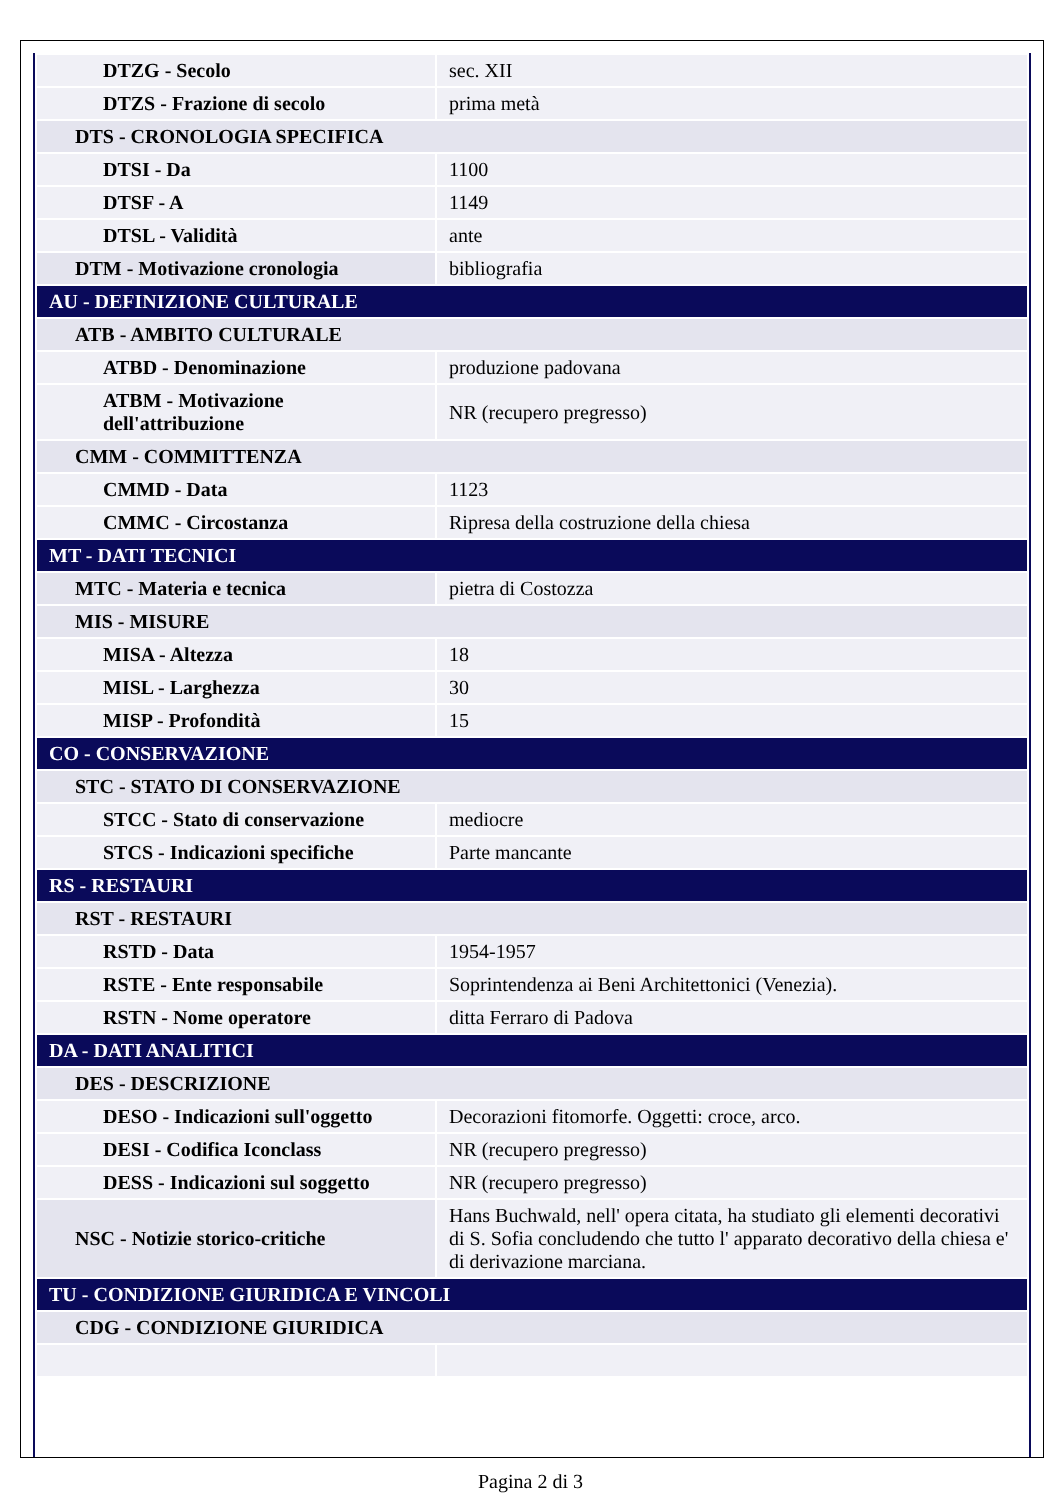| DTZG - Secolo | sec. XII |
| DTZS - Frazione di secolo | prima metà |
| DTS - CRONOLOGIA SPECIFICA | |
| DTSI - Da | 1100 |
| DTSF - A | 1149 |
| DTSL - Validità | ante |
| DTM - Motivazione cronologia | bibliografia |
| AU - DEFINIZIONE CULTURALE | |
| ATB - AMBITO CULTURALE | |
| ATBD - Denominazione | produzione padovana |
| ATBM - Motivazione dell'attribuzione | NR (recupero pregresso) |
| CMM - COMMITTENZA | |
| CMMD - Data | 1123 |
| CMMC - Circostanza | Ripresa della costruzione della chiesa |
| MT - DATI TECNICI | |
| MTC - Materia e tecnica | pietra di Costozza |
| MIS - MISURE | |
| MISA - Altezza | 18 |
| MISL - Larghezza | 30 |
| MISP - Profondità | 15 |
| CO - CONSERVAZIONE | |
| STC - STATO DI CONSERVAZIONE | |
| STCC - Stato di conservazione | mediocre |
| STCS - Indicazioni specifiche | Parte mancante |
| RS - RESTAURI | |
| RST - RESTAURI | |
| RSTD - Data | 1954-1957 |
| RSTE - Ente responsabile | Soprintendenza ai Beni Architettonici (Venezia). |
| RSTN - Nome operatore | ditta Ferraro di Padova |
| DA - DATI ANALITICI | |
| DES - DESCRIZIONE | |
| DESO - Indicazioni sull'oggetto | Decorazioni fitomorfe. Oggetti: croce, arco. |
| DESI - Codifica Iconclass | NR (recupero pregresso) |
| DESS - Indicazioni sul soggetto | NR (recupero pregresso) |
| NSC - Notizie storico-critiche | Hans Buchwald, nell' opera citata, ha studiato gli elementi decorativi di S. Sofia concludendo che tutto l' apparato decorativo della chiesa e' di derivazione marciana. |
| TU - CONDIZIONE GIURIDICA E VINCOLI | |
| CDG - CONDIZIONE GIURIDICA | |
Pagina 2 di 3